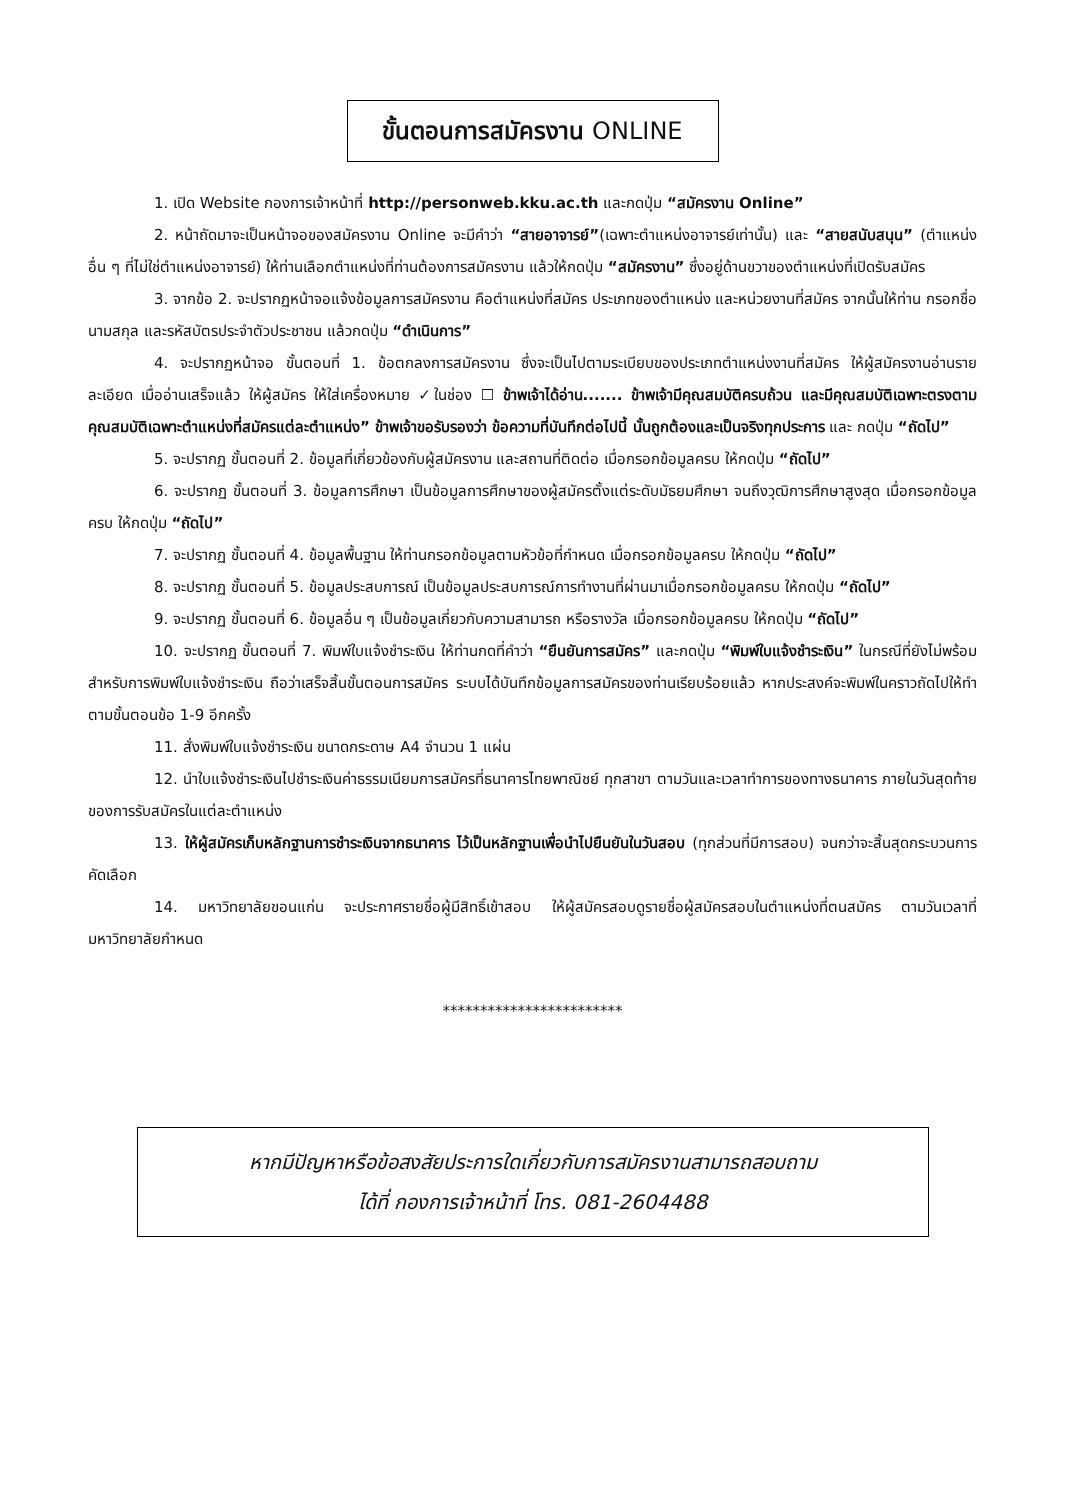ขั้นตอนการสมัครงาน ONLINE
1. เปิด Website กองการเจ้าหน้าที่ http://personweb.kku.ac.th และกดปุ่ม “สมัครงาน Online”
2. หน้าถัดมาจะเป็นหน้าจอของสมัครงาน Online จะมีคำว่า “สายอาจารย์”(เฉพาะตำแหน่งอาจารย์เท่านั้น) และ “สายสนับสนุน” (ตำแหน่งอื่น ๆ ที่ไม่ใช่ตำแหน่งอาจารย์) ให้ท่านเลือกตำแหน่งที่ท่านต้องการสมัครงาน แล้วให้กดปุ่ม “สมัครงาน” ซึ่งอยู่ด้านขวาของตำแหน่งที่เปิดรับสมัคร
3. จากข้อ 2. จะปรากฏหน้าจอแจ้งข้อมูลการสมัครงาน คือตำแหน่งที่สมัคร ประเภทของตำแหน่ง และหน่วยงานที่สมัคร จากนั้นให้ท่าน กรอกชื่อ นามสกุล และรหัสบัตรประจำตัวประชาชน แล้วกดปุ่ม “ดำเนินการ”
4. จะปรากฏหน้าจอ ขั้นตอนที่ 1. ข้อตกลงการสมัครงาน ซึ่งจะเป็นไปตามระเบียบของประเภทตำแหน่งงานที่สมัคร ให้ผู้สมัครงานอ่านรายละเอียด เมื่ออ่านเสร็จแล้ว ให้ผู้สมัคร ให้ใส่เครื่องหมาย ✓ในช่อง ☐ ข้าพเจ้าได้อ่าน....... ข้าพเจ้ามีคุณสมบัติครบถ้วน และมีคุณสมบัติเฉพาะตรงตามคุณสมบัติเฉพาะตำแหน่งที่สมัครแต่ละตำแหน่ง” ข้าพเจ้าขอรับรองว่า ข้อความที่บันทึกต่อไปนี้ นั้นถูกต้องและเป็นจริงทุกประการ และ กดปุ่ม “ถัดไป”
5. จะปรากฏ ขั้นตอนที่ 2. ข้อมูลที่เกี่ยวข้องกับผู้สมัครงาน และสถานที่ติดต่อ เมื่อกรอกข้อมูลครบ ให้กดปุ่ม “ถัดไป”
6. จะปรากฏ ขั้นตอนที่ 3. ข้อมูลการศึกษา เป็นข้อมูลการศึกษาของผู้สมัครตั้งแต่ระดับมัธยมศึกษา จนถึงวุฒิการศึกษาสูงสุด เมื่อกรอกข้อมูลครบ ให้กดปุ่ม “ถัดไป”
7. จะปรากฏ ขั้นตอนที่ 4. ข้อมูลพื้นฐาน ให้ท่านกรอกข้อมูลตามหัวข้อที่กำหนด เมื่อกรอกข้อมูลครบ ให้กดปุ่ม “ถัดไป”
8. จะปรากฏ ขั้นตอนที่ 5. ข้อมูลประสบการณ์ เป็นข้อมูลประสบการณ์การทำงานที่ผ่านมาเมื่อกรอกข้อมูลครบ ให้กดปุ่ม “ถัดไป”
9. จะปรากฏ ขั้นตอนที่ 6. ข้อมูลอื่น ๆ เป็นข้อมูลเกี่ยวกับความสามารถ หรือรางวัล เมื่อกรอกข้อมูลครบ ให้กดปุ่ม “ถัดไป”
10. จะปรากฏ ขั้นตอนที่ 7. พิมพ์ใบแจ้งชำระเงิน ให้ท่านกดที่คำว่า “ยืนยันการสมัคร” และกดปุ่ม “พิมพ์ใบแจ้งชำระเงิน” ในกรณีที่ยังไม่พร้อมสำหรับการพิมพ์ใบแจ้งชำระเงิน ถือว่าเสร็จสิ้นขั้นตอนการสมัคร ระบบได้บันทึกข้อมูลการสมัครของท่านเรียบร้อยแล้ว หากประสงค์จะพิมพ์ในคราวถัดไปให้ทำตามขั้นตอนข้อ 1-9 อีกครั้ง
11. สั่งพิมพ์ใบแจ้งชำระเงิน ขนาดกระดาษ A4 จำนวน 1 แผ่น
12. นำใบแจ้งชำระเงินไปชำระเงินค่าธรรมเนียมการสมัครที่ธนาคารไทยพาณิชย์ ทุกสาขา ตามวันและเวลาทำการของทางธนาคาร ภายในวันสุดท้ายของการรับสมัครในแต่ละตำแหน่ง
13. ให้ผู้สมัครเก็บหลักฐานการชำระเงินจากธนาคาร ไว้เป็นหลักฐานเพื่อนำไปยืนยันในวันสอบ (ทุกส่วนที่มีการสอบ) จนกว่าจะสิ้นสุดกระบวนการคัดเลือก
14. มหาวิทยาลัยขอนแก่น จะประกาศรายชื่อผู้มีสิทธิ์เข้าสอบ ให้ผู้สมัครสอบดูรายชื่อผู้สมัครสอบในตำแหน่งที่ตนสมัคร ตามวันเวลาที่มหาวิทยาลัยกำหนด
************************
หากมีปัญหาหรือข้อสงสัยประการใดเกี่ยวกับการสมัครงานสามารถสอบถาม
ได้ที่ กองการเจ้าหน้าที่ โทร. 081-2604488